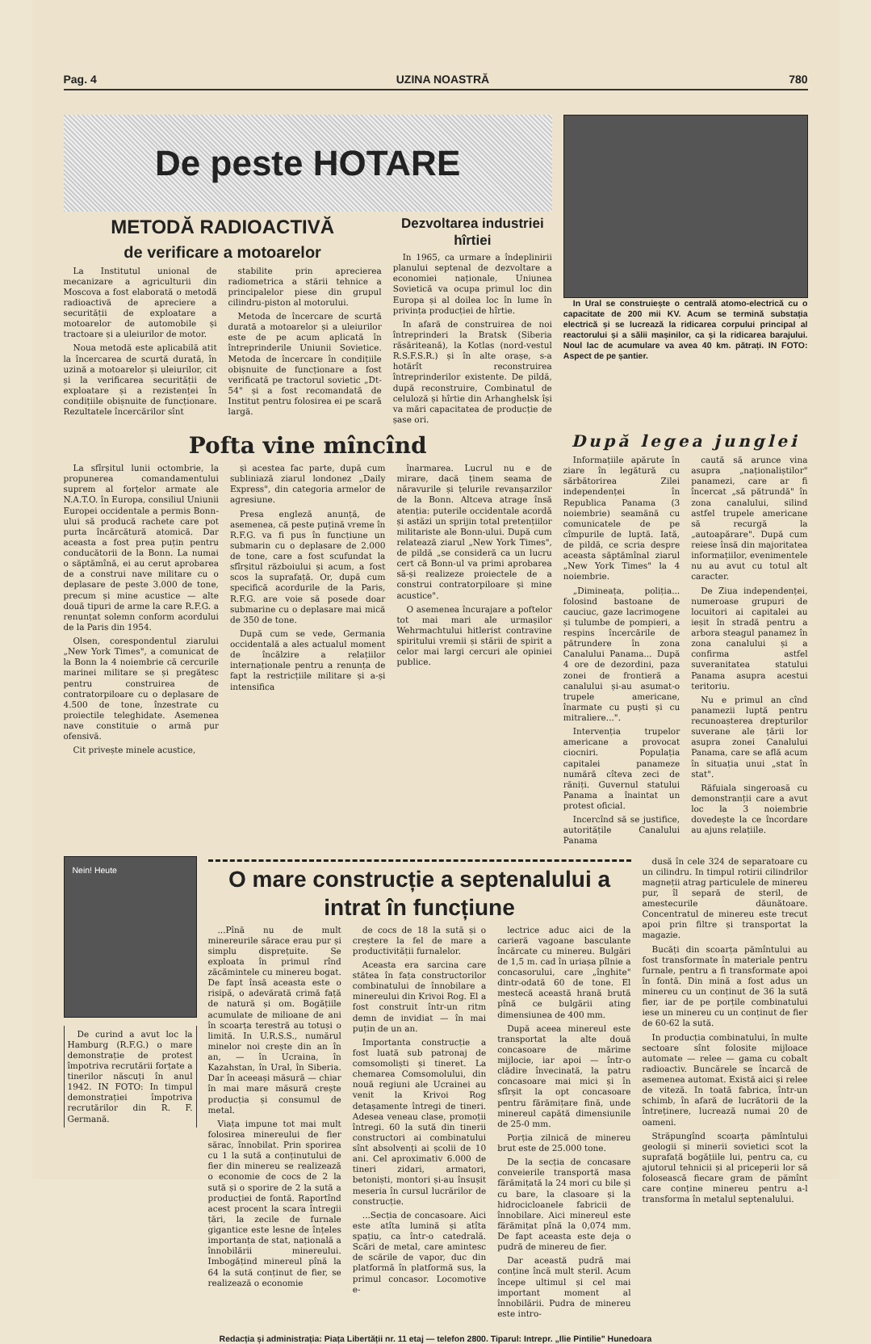Pag. 4 UZINA NOASTRĂ 780
De peste HOTARE
METODĂ RADIOACTIVĂ
de verificare a motoarelor
La Institutul unional de mecanizare a agriculturii din Moscova a fost elaborată o metodă radioactivă de apreciere a securității de exploatare a motoarelor de automobile și tractoare și a uleiurilor de motor.
Noua metodă este aplicabilă atit la încercarea de scurtă durată, în uzină a motoarelor și uleiurilor, cit și la verificarea securității de exploatare și a rezistenței în condițiile obișnuite de funcționare. Rezultatele încercărilor sînt
stabilite prin aprecierea radiometrica a stării tehnice a principalelor piese din grupul cilindru-piston al motorului.
Metoda de încercare de scurtă durată a motoarelor și a uleiurilor este de pe acum aplicată în întreprinderile Uniunii Sovietice. Metoda de încercare în condițiile obișnuite de funcționare a fost verificată pe tractorul sovietic „Dt-54" și a fost recomandată de Institut pentru folosirea ei pe scară largă.
Dezvoltarea industriei hîrtiei
In 1965, ca urmare a îndeplinirii planului septenal de dezvoltare a economiei naționale, Uniunea Sovietică va ocupa primul loc din Europa și al doilea loc în lume în privința producției de hîrtie.
In afară de construirea de noi întreprinderi la Bratsk (Siberia răsăriteană), la Kotlas (nord-vestul R.S.F.S.R.) și în alte orașe, s-a hotărît reconstruirea întreprinderilor existente. De pildă, după reconstruire, Combinatul de celuloză și hîrtie din Arhanghelsk își va mări capacitatea de producție de șase ori.
In Ural se construiește o centrală atomo-electrică cu o capacitate de 200 mii KV. Acum se termină substația electrică și se lucrează la ridicarea corpului principal al reactorului și a sălii mașinilor, ca și la ridicarea barajului. Noul lac de acumulare va avea 40 km. pătrați. IN FOTO: Aspect de pe șantier.
Pofta vine mîncînd
La sfîrșitul lunii octombrie, la propunerea comandamentului suprem al forțelor armate ale N.A.T.O. în Europa, consiliul Uniunii Europei occidentale a permis Bonn-ului să producă rachete care pot purta încărcătură atomică. Dar aceasta a fost prea puțin pentru conducătorii de la Bonn. La numai o săptămînă, ei au cerut aprobarea de a construi nave militare cu o deplasare de peste 3.000 de tone, precum și mine acustice — alte două tipuri de arme la care R.F.G. a renunțat solemn conform acordului de la Paris din 1954.
Olsen, corespondentul ziarului „New York Times", a comunicat de la Bonn la 4 noiembrie că cercurile marinei militare se și pregătesc pentru construirea de contratorpiloare cu o deplasare de 4.500 de tone, înzestrate cu proiectile teleghidate. Asemenea nave constituie o armă pur ofensivă.
Cit privește minele acustice,
și acestea fac parte, după cum subliniază ziarul londonez „Daily Express", din categoria armelor de agresiune.
Presa engleză anunță, de asemenea, că peste puțină vreme în R.F.G. va fi pus în funcțiune un submarin cu o deplasare de 2.000 de tone, care a fost scufundat la sfîrșitul războiului și acum, a fost scos la suprafață. Or, după cum specifică acordurile de la Paris, R.F.G. are voie să posede doar submarine cu o deplasare mai mică de 350 de tone.
După cum se vede, Germania occidentală a ales actualul moment de încălzire a relațiilor internaționale pentru a renunța de fapt la restricțiile militare și a-și intensifica
înarmarea. Lucrul nu e de mirare, dacă ținem seama de năravurile și țelurile revanșarzilor de la Bonn. Altceva atrage însă atenția: puterile occidentale acordă și astăzi un sprijin total pretențiilor militariste ale Bonn-ului. După cum relatează ziarul „New York Times", de pildă „se consideră ca un lucru cert că Bonn-ul va primi aprobarea să-și realizeze proiectele de a construi contratorpiloare și mine acustice".
O asemenea încurajare a poftelor tot mai mari ale urmașilor Wehrmachtului hitlerist contravine spiritului vremii și stării de spirit a celor mai largi cercuri ale opiniei publice.
După legea junglei
Informațiile apărute în ziare în legătură cu sărbătorirea Zilei independenței în Republica Panama (3 noiembrie) seamănă cu comunicatele de pe cîmpurile de luptă. Iată, de pildă, ce scria despre aceasta săptămînal ziarul „New York Times" la 4 noiembrie.
„Dimineața, poliția... folosind bastoane de cauciuc, gaze lacrimogene și tulumbe de pompieri, a respins încercările de pătrundere în zona Canalului Panama... După 4 ore de dezordini, paza zonei de frontieră a canalului și-au asumat-o trupele americane, înarmate cu puști și cu mitraliere...".
Intervenția trupelor americane a provocat ciocniri. Populația capitalei panameze numără cîteva zeci de răniți. Guvernul statului Panama a înaintat un protest oficial.
Incercînd să se justifice, autoritățile Canalului Panama
caută să arunce vina asupra „naționaliștilor" panamezi, care ar fi încercat „să pătrundă" în zona canalului, silind astfel trupele americane să recurgă la „autoapărare". După cum reiese însă din majoritatea informațiilor, evenimentele nu au avut cu totul alt caracter.
De Ziua independenței, numeroase grupuri de locuitori ai capitalei au ieșit în stradă pentru a arbora steagul panamez în zona canalului și a confirma astfel suveranitatea statului Panama asupra acestui teritoriu.
Nu e primul an cînd panamezii luptă pentru recunoașterea drepturilor suverane ale țării lor asupra zonei Canalului Panama, care se află acum în situația unui „stat în stat".
Răfuiala singeroasă cu demonstranții care a avut loc la 3 noiembrie dovedește la ce încordare au ajuns relațiile.
Nein! Heute
De curind a avut loc la Hamburg (R.F.G.) o mare demonstrație de protest împotriva recrutării forțate a tinerilor născuți în anul 1942. IN FOTO: In timpul demonstrației împotriva recrutărilor din R. F. Germană.
O mare construcție a septenalului a intrat în funcțiune
...Pînă nu de mult minereurile sărace erau pur și simplu disprețuite. Se exploata în primul rînd zăcămintele cu minereu bogat. De fapt însă aceasta este o risipă, o adevărată crimă față de natură și om. Bogățiile acumulate de milioane de ani în scoarța terestră au totuși o limită. In U.R.S.S., numărul minelor noi crește din an în an, — în Ucraina, în Kazahstan, în Ural, în Siberia. Dar în aceeași măsură — chiar în mai mare măsură crește producția și consumul de metal.
Viața impune tot mai mult folosirea minereului de fier sărac, înnobilat. Prin sporirea cu 1 la sută a conținutului de fier din minereu se realizează o economie de cocs de 2 la sută și o sporire de 2 la sută a producției de fontă. Raportînd acest procent la scara întregii țări, la zecile de furnale gigantice este lesne de înțeles importanța de stat, națională a înnobilării minereului. Imbogățind minereul pînă la 64 la sută conținut de fier, se realizează o economie
de cocs de 18 la sută și o creștere la fel de mare a productivității furnalelor.
Aceasta era sarcina care stătea în fața constructorilor combinatului de înnobilare a minereului din Krivoi Rog. El a fost construit într-un ritm demn de invidiat — în mai puțin de un an.
Importanta construcție a fost luată sub patronaj de comsomoliști și tineret. La chemarea Comsomolului, din nouă regiuni ale Ucrainei au venit la Krivoi Rog detașamente întregi de tineri. Adesea veneau clase, promoții întregi. 60 la sută din tinerii constructori ai combinatului sînt absolvenți ai școlii de 10 ani. Cel aproximativ 6.000 de tineri zidari, armatori, betoniști, montori și-au însușit meseria în cursul lucrărilor de construcție.
...Secția de concasoare. Aici este atîta lumină și atîta spațiu, ca într-o catedrală. Scări de metal, care amintesc de scările de vapor, duc din platformă în platformă sus, la primul concasor. Locomotive e-
lectrice aduc aici de la carieră vagoane basculante încărcate cu minereu. Bulgări de 1,5 m. cad în uriașa pîlnie a concasorului, care „înghite" dintr-odată 60 de tone. El mestecă această hrană brută pînă ce bulgării ating dimensiunea de 400 mm.
După aceea minereul este transportat la alte două concasoare de mărime mijlocie, iar apoi — într-o clădire învecinată, la patru concasoare mai mici și în sfîrșit la opt concasoare pentru fărămițare fină, unde minereul capătă dimensiunile de 25-0 mm.
Porția zilnică de minereu brut este de 25.000 tone.
De la secția de concasare conveierile transportă masa fărămițată la 24 mori cu bile și cu bare, la clasoare și la hidrocicloanele fabricii de înnobilare. Aici minereul este fărămițat pînă la 0,074 mm. De fapt aceasta este deja o pudră de minereu de fier.
Dar această pudră mai conține încă mult steril. Acum începe ultimul și cel mai important moment al înnobilării. Pudra de minereu este intro-
dusă în cele 324 de separatoare cu un cilindru. In timpul rotirii cilindrilor magneții atrag particulele de minereu pur, îl separă de steril, de amestecurile dăunătoare. Concentratul de minereu este trecut apoi prin filtre și transportat la magazie.
Bucăți din scoarța pămîntului au fost transformate în materiale pentru furnale, pentru a fi transformate apoi în fontă. Din mină a fost adus un minereu cu un conținut de 36 la sută fier, iar de pe porțile combinatului iese un minereu cu un conținut de fier de 60-62 la sută.
In producția combinatului, în multe sectoare sînt folosite mijloace automate — relee — gama cu cobalt radioactiv. Buncărele se încarcă de asemenea automat. Există aici și relee de viteză. In toată fabrica, într-un schimb, în afară de lucrătorii de la întreținere, lucrează numai 20 de oameni.
Străpungînd scoarța pămîntului geologii și minerii sovietici scot la suprafață bogățiile lui, pentru ca, cu ajutorul tehnicii și al priceperii lor să folosească fiecare gram de pămînt care conține minereu pentru a-l transforma în metalul septenalului.
Redacția și administrația: Piața Libertății nr. 11 etaj — telefon 2800. Tiparul: Intrepr. „Ilie Pintilie" Hunedoara